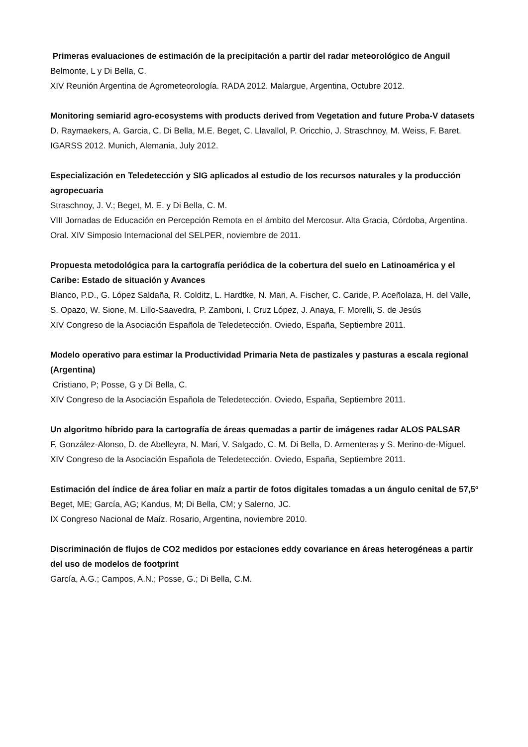Primeras evaluaciones de estimación de la precipitación a partir del radar meteorológico de Anguil
Belmonte, L y Di Bella, C.
XIV Reunión Argentina de Agrometeorología. RADA 2012. Malargue, Argentina, Octubre 2012.
Monitoring semiarid agro-ecosystems with products derived from Vegetation and future Proba-V datasets
D. Raymaekers, A. Garcia, C. Di Bella, M.E. Beget, C. Llavallol, P. Oricchio, J. Straschnoy, M. Weiss, F. Baret.
IGARSS 2012. Munich, Alemania, July 2012.
Especialización en Teledetección y SIG aplicados al estudio de los recursos naturales y la producción agropecuaria
Straschnoy, J. V.; Beget, M. E. y Di Bella, C. M.
VIII Jornadas de Educación en Percepción Remota en el ámbito del Mercosur. Alta Gracia, Córdoba, Argentina. Oral. XIV Simposio Internacional del SELPER, noviembre de 2011.
Propuesta metodológica para la cartografía periódica de la cobertura del suelo en Latinoamérica y el Caribe: Estado de situación y Avances
Blanco, P.D., G. López Saldaña, R. Colditz, L. Hardtke, N. Mari, A. Fischer, C. Caride, P. Aceñolaza, H. del Valle, S. Opazo, W. Sione, M. Lillo-Saavedra, P. Zamboni, I. Cruz López, J. Anaya, F. Morelli, S. de Jesús
XIV Congreso de la Asociación Española de Teledetección. Oviedo, España, Septiembre 2011.
Modelo operativo para estimar la Productividad Primaria Neta de pastizales y pasturas a escala regional (Argentina)
Cristiano, P; Posse, G y Di Bella, C.
XIV Congreso de la Asociación Española de Teledetección. Oviedo, España, Septiembre 2011.
Un algoritmo híbrido para la cartografía de áreas quemadas a partir de imágenes radar ALOS PALSAR
F. González-Alonso, D. de Abelleyra, N. Mari, V. Salgado, C. M. Di Bella, D. Armenteras y S. Merino-de-Miguel.
XIV Congreso de la Asociación Española de Teledetección. Oviedo, España, Septiembre 2011.
Estimación del índice de área foliar en maíz a partir de fotos digitales tomadas a un ángulo cenital de 57,5º
Beget, ME; García, AG; Kandus, M; Di Bella, CM; y Salerno, JC.
IX Congreso Nacional de Maíz. Rosario, Argentina, noviembre 2010.
Discriminación de flujos de CO2 medidos por estaciones eddy covariance en áreas heterogéneas a partir del uso de modelos de footprint
García, A.G.; Campos, A.N.; Posse, G.; Di Bella, C.M.